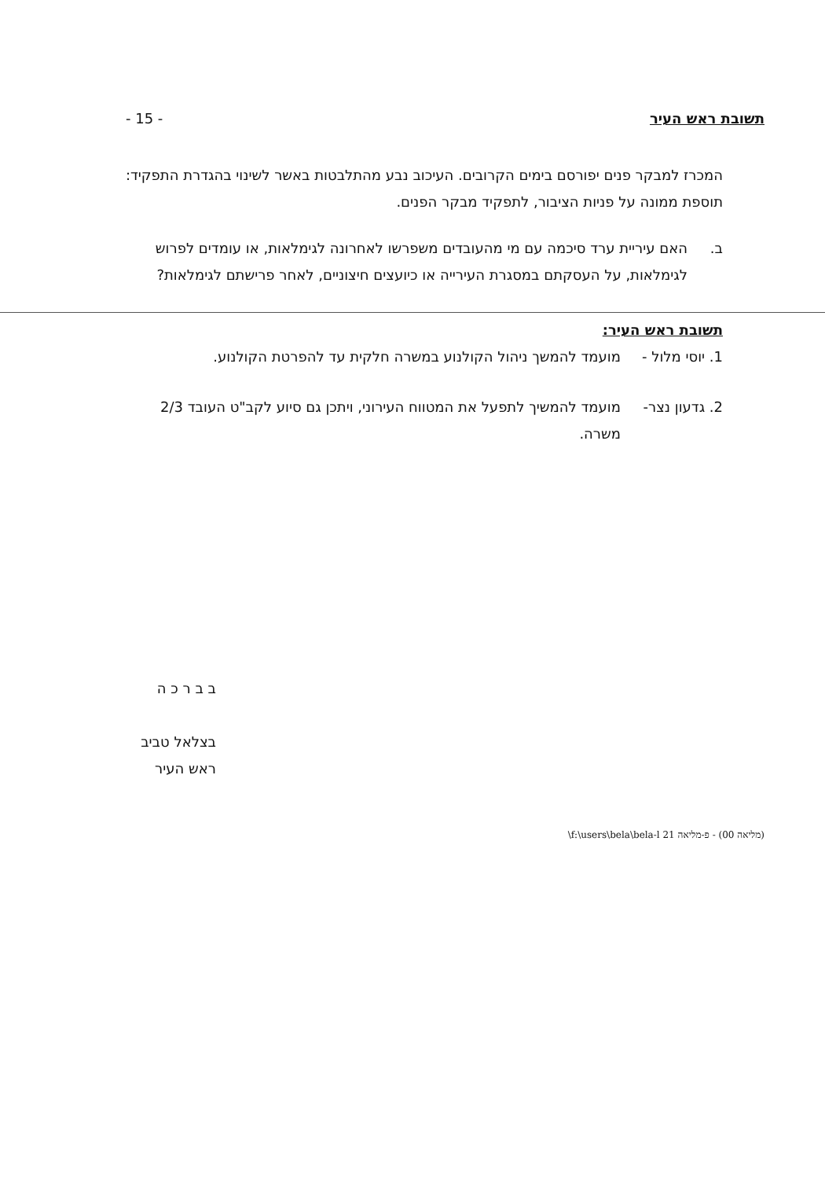תשובת ראש העיר - 15 -
המכרז למבקר פנים יפורסם בימים הקרובים. העיכוב נבע מהתלבטות באשר לשינוי בהגדרת התפקיד: תוספת ממונה על פניות הציבור, לתפקיד מבקר הפנים.
ב. האם עיריית ערד סיכמה עם מי מהעובדים משפרשו לאחרונה לגימלאות, או עומדים לפרוש לגימלאות, על העסקתם במסגרת העירייה או כיועצים חיצוניים, לאחר פרישתם לגימלאות?
תשובת ראש העיר:
1. יוסי מלול - מועמד להמשך ניהול הקולנוע במשרה חלקית עד להפרטת הקולנוע.
2. גדעון נצר- מועמד להמשיך לתפעל את המטווח העירוני, ויתכן גם סיוע לקב"ט העובד 2/3 משרה.
ב ב ר כ ה
בצלאל טביב
ראש העיר
(מליאה 00) - פ-מליאה 21 f:\users\bela\bela-l\